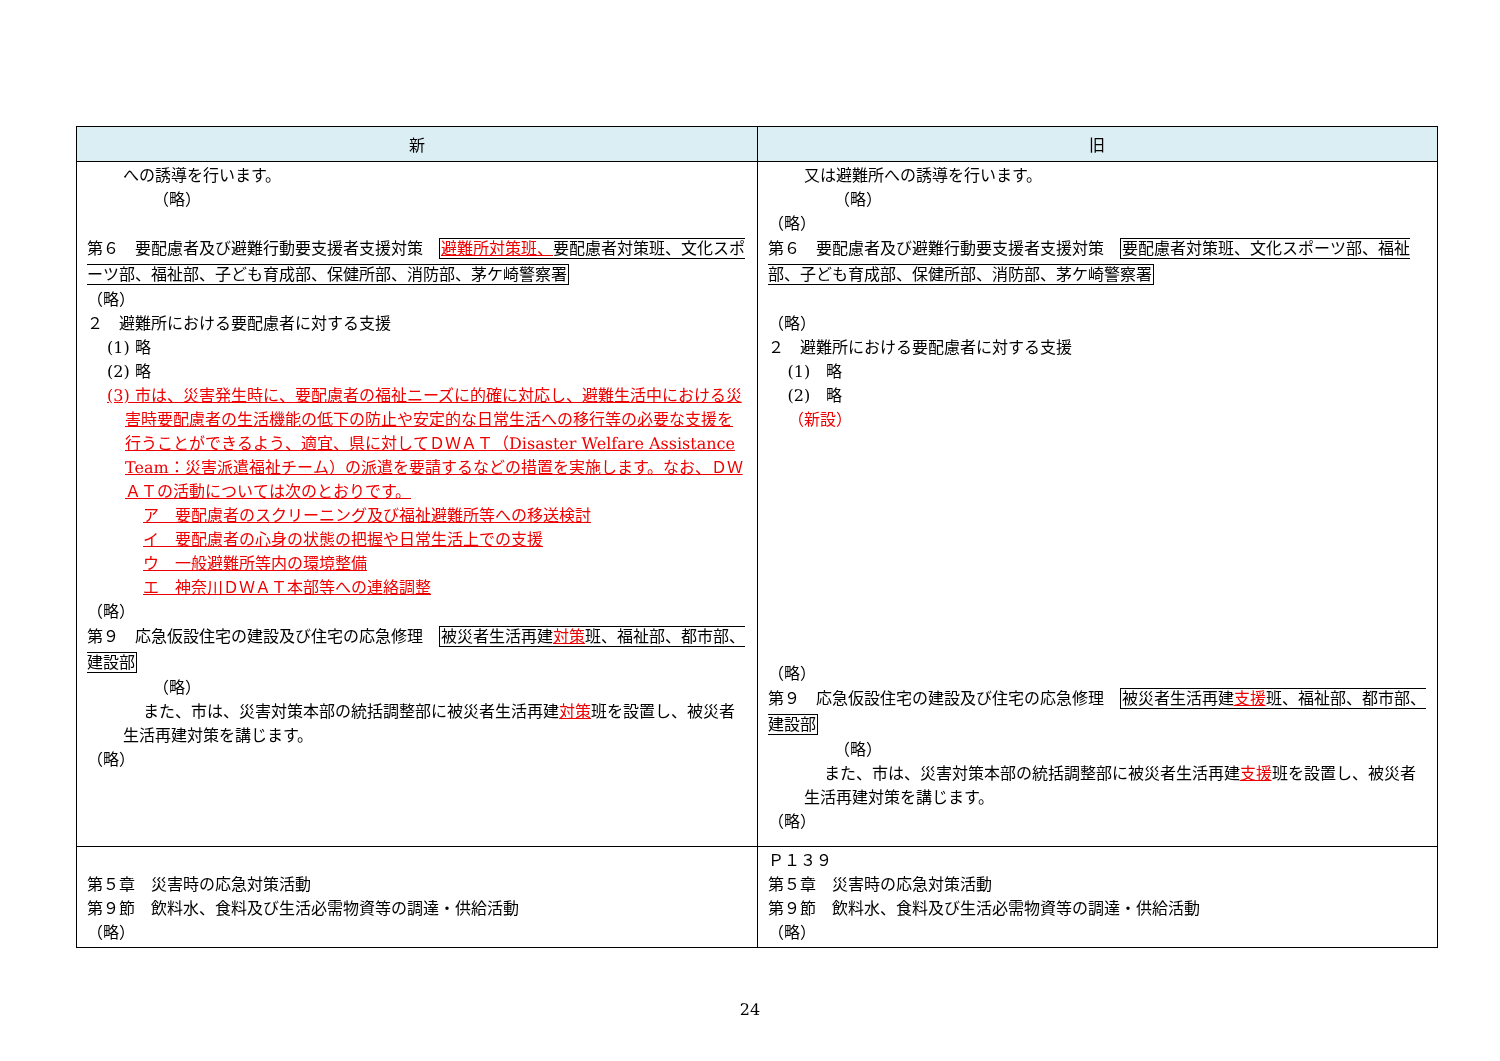| 新 | 旧 |
| --- | --- |
| への誘導を行います。 （略） 第６ 要配慮者及び避難行動要支援者支援対策 避難所対策班、 要配慮者対策班、文化スポーツ部、福祉部、子ども育成部、保健所部、消防部、茅ケ崎警察署 （略） ２ 避難所における要配慮者に対する支援 (1) 略 (2) 略 (3) 市は、災害発生時に、要配慮者の福祉ニーズに的確に対応し、避難生活中における災害時要配慮者の生活機能の低下の防止や安定的な日常生活への移行等の必要な支援を行うことができるよう、適宜、県に対してＤＷＡＴ（Disaster Welfare Assistance Team：災害派遣福祉チーム）の派遣を要請するなどの措置を実施します。なお、ＤＷＡＴの活動については次のとおりです。 ア 要配慮者のスクリーニング及び福祉避難所等への移送検討 イ 要配慮者の心身の状態の把握や日常生活上での支援 ウ 一般避難所等内の環境整備 エ 神奈川ＤＷＡＴ本部等への連絡調整 （略） 第９ 応急仮設住宅の建設及び住宅の応急修理 被災者生活再建 対策 班、福祉部、都市部、建設部 （略） また、市は、災害対策本部の統括調整部に被災者生活再建 対策 班を設置し、被災者生活再建対策を講じます。 （略） | 又は避難所への誘導を行います。 （略） （略） 第６ 要配慮者及び避難行動要支援者支援対策 要配慮者対策班、文化スポーツ部、福祉部、子ども育成部、保健所部、消防部、茅ケ崎警察署 （略） ２ 避難所における要配慮者に対する支援 (1) 略 (2) 略 （新設） （略） 第９ 応急仮設住宅の建設及び住宅の応急修理 被災者生活再建 支援 班、福祉部、都市部、建設部 （略） また、市は、災害対策本部の統括調整部に被災者生活再建 支援 班を設置し、被災者生活再建対策を講じます。 （略） |
| 第５章 災害時の応急対策活動 第９節 飲料水、食料及び生活必需物資等の調達・供給活動 （略） | Ｐ１３９ 第５章 災害時の応急対策活動 第９節 飲料水、食料及び生活必需物資等の調達・供給活動 （略） |
24